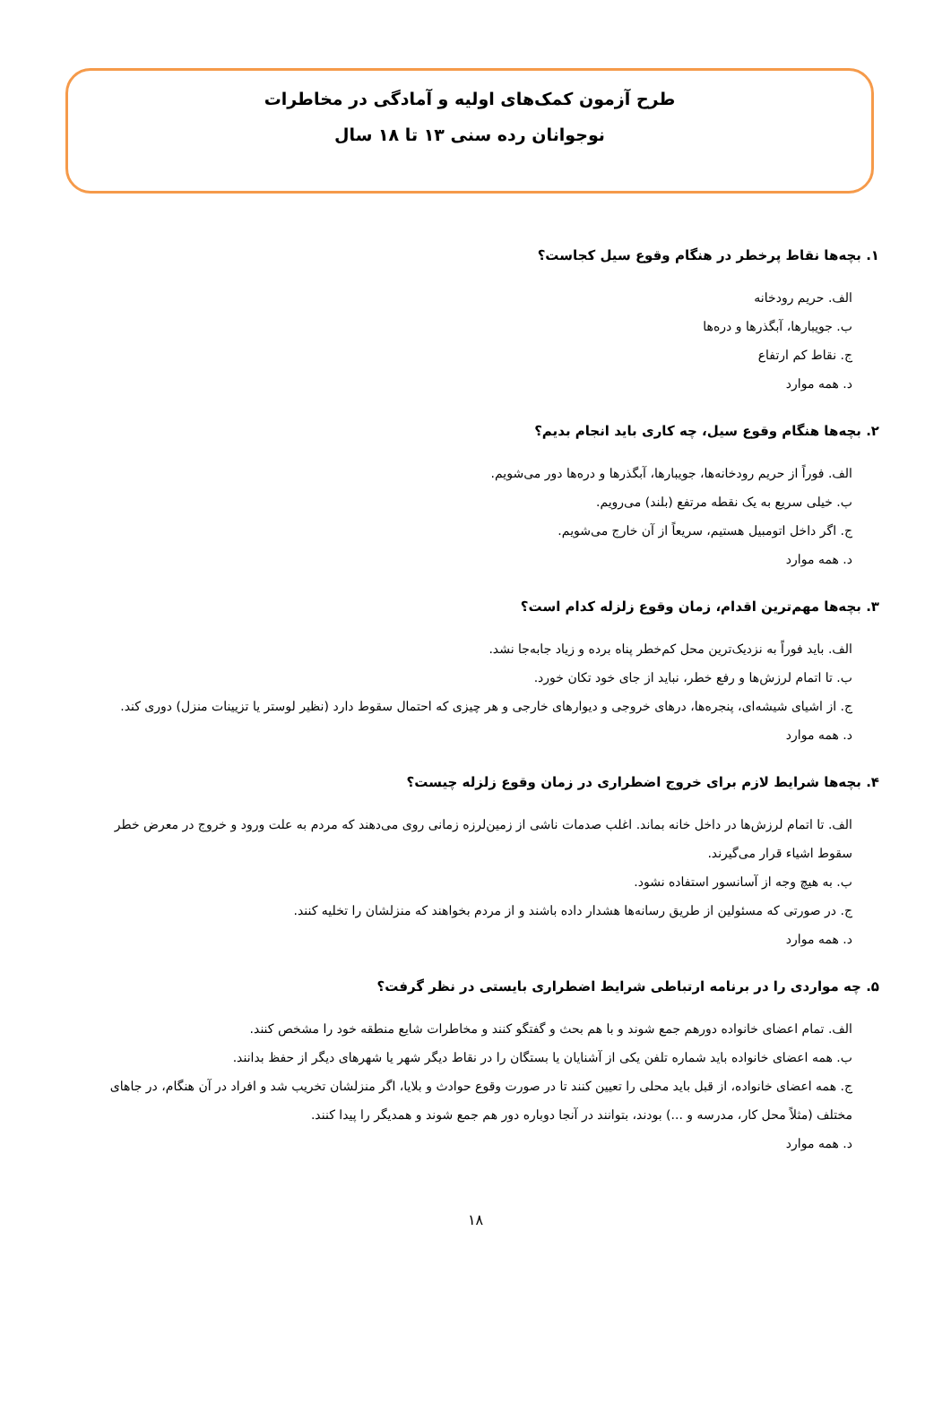طرح آزمون کمک‌های اولیه و آمادگی در مخاطرات
نوجوانان رده سنی ۱۳ تا ۱۸ سال
۱. بچه‌ها نقاط پرخطر در هنگام وقوع سیل کجاست؟
الف. حریم رودخانه
ب. جویبارها، آبگذرها و دره‌ها
ج. نقاط کم ارتفاع
د. همه موارد
۲. بچه‌ها هنگام وقوع سیل، چه کاری باید انجام بدیم؟
الف. فوراً از حریم رودخانه‌ها، جویبارها، آبگذرها و دره‌ها دور می‌شویم.
ب. خیلی سریع به یک نقطه مرتفع (بلند) می‌رویم.
ج. اگر داخل اتومبیل هستیم، سریعاً از آن خارج می‌شویم.
د. همه موارد
۳. بچه‌ها مهم‌ترین اقدام، زمان وقوع زلزله کدام است؟
الف. باید فوراً به نزدیک‌ترین محل کم‌خطر پناه برده و زیاد جابه‌جا نشد.
ب. تا اتمام لرزش‌ها و رفع خطر، نباید از جای خود تکان خورد.
ج. از اشیای شیشه‌ای، پنجره‌ها، درهای خروجی و دیوارهای خارجی و هر چیزی که احتمال سقوط دارد (نظیر لوستر یا تزیینات منزل) دوری کند.
د. همه موارد
۴. بچه‌ها شرایط لازم برای خروج اضطراری در زمان وقوع زلزله چیست؟
الف. تا اتمام لرزش‌ها در داخل خانه بماند. اغلب صدمات ناشی از زمین‌لرزه زمانی روی می‌دهند که مردم به علت ورود و خروج در معرض خطر سقوط اشیاء قرار می‌گیرند.
ب. به هیچ وجه از آسانسور استفاده نشود.
ج. در صورتی که مسئولین از طریق رسانه‌ها هشدار داده باشند و از مردم بخواهند که منزلشان را تخلیه کنند.
د. همه موارد
۵. چه مواردی را در برنامه ارتباطی شرایط اضطراری بایستی در نظر گرفت؟
الف. تمام اعضای خانواده دورهم جمع شوند و با هم بحث و گفتگو کنند و مخاطرات شایع منطقه خود را مشخص کنند.
ب. همه اعضای خانواده باید شماره تلفن یکی از آشنایان یا بستگان را در نقاط دیگر شهر یا شهرهای دیگر از حفظ بدانند.
ج. همه اعضای خانواده، از قبل باید محلی را تعیین کنند تا در صورت وقوع حوادث و بلایا، اگر منزلشان تخریب شد و افراد در آن هنگام، در جاهای مختلف (مثلاً محل کار، مدرسه و ...) بودند، بتوانند در آنجا دوباره دور هم جمع شوند و همدیگر را پیدا کنند.
د. همه موارد
۱۸